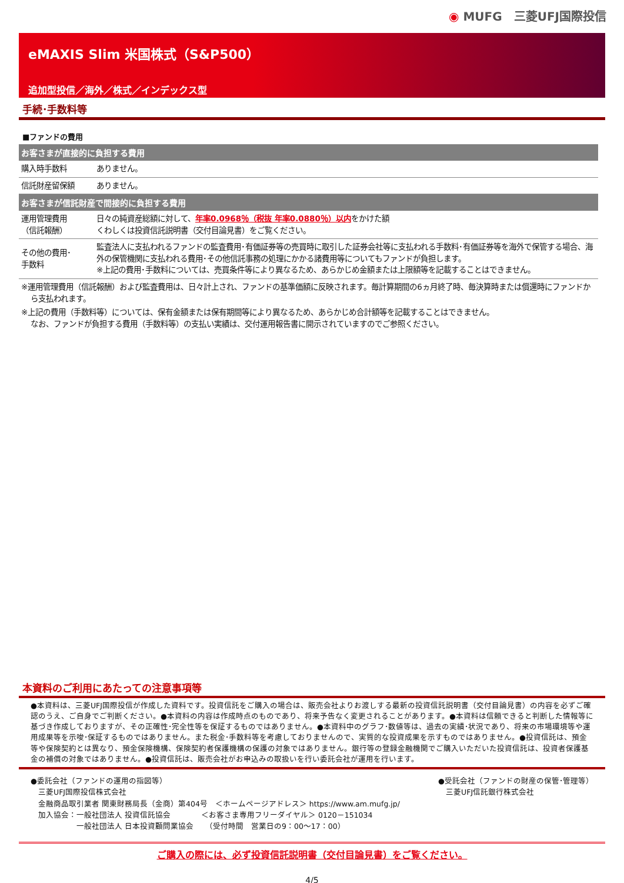◉ MUFG　三菱UFJ国際投信
eMAXIS Slim 米国株式（S&P500）
追加型投信／海外／株式／インデックス型
手続･手数料等
■ファンドの費用
| お客さまが直接的に負担する費用 | |
| --- | --- |
| 購入時手数料 | ありません。 |
| 信託財産留保額 | ありません。 |
| お客さまが信託財産で間接的に負担する費用 | |
| 運用管理費用 （信託報酬） | 日々の純資産総額に対して、 年率0.0968％（税抜 年率0.0880％）以内 をかけた額 くわしくは投資信託説明書（交付目論見書）をご覧ください。 |
| その他の費用･ 手数料 | 監査法人に支払われるファンドの監査費用･有価証券等の売買時に取引した証券会社等に支払われる手数料･有価証券等を海外で保管する場合、海外の保管機関に支払われる費用･その他信託事務の処理にかかる諸費用等についてもファンドが負担します。 ※上記の費用･手数料については、売買条件等により異なるため、あらかじめ金額または上限額等を記載することはできません。 |
※運用管理費用（信託報酬）および監査費用は、日々計上され、ファンドの基準価額に反映されます。毎計算期間の6ヵ月終了時、毎決算時または償還時にファンドから支払われます。
※上記の費用（手数料等）については、保有金額または保有期間等により異なるため、あらかじめ合計額等を記載することはできません。
なお、ファンドが負担する費用（手数料等）の支払い実績は、交付運用報告書に開示されていますのでご参照ください。
本資料のご利用にあたっての注意事項等
●本資料は、三菱UFJ国際投信が作成した資料です。投資信託をご購入の場合は、販売会社よりお渡しする最新の投資信託説明書（交付目論見書）の内容を必ずご確認のうえ、ご自身でご判断ください。●本資料の内容は作成時点のものであり、将来予告なく変更されることがあります。●本資料は信頼できると判断した情報等に基づき作成しておりますが、その正確性･完全性等を保証するものではありません。●本資料中のグラフ･数値等は、過去の実績･状況であり、将来の市場環境等や運用成果等を示唆･保証するものではありません。また税金･手数料等を考慮しておりませんので、実質的な投資成果を示すものではありません。●投資信託は、預金等や保険契約とは異なり、預金保険機構、保険契約者保護機構の保護の対象ではありません。銀行等の登録金融機関でご購入いただいた投資信託は、投資者保護基金の補償の対象ではありません。●投資信託は、販売会社がお申込みの取扱いを行い委託会社が運用を行います。
●委託会社（ファンドの運用の指図等）
　三菱UFJ国際投信株式会社
　金融商品取引業者 関東財務局長（金商）第404号　＜ホームページアドレス＞ https://www.am.mufg.jp/
　加入協会：一般社団法人 投資信託協会　　　　＜お客さま専用フリーダイヤル＞ 0120－151034
　　　　　　一般社団法人 日本投資顧問業協会　　（受付時間　営業日の9：00～17：00）
●受託会社（ファンドの財産の保管･管理等）
　三菱UFJ信託銀行株式会社
ご購入の際には、必ず投資信託説明書（交付目論見書）をご覧ください。
4/5